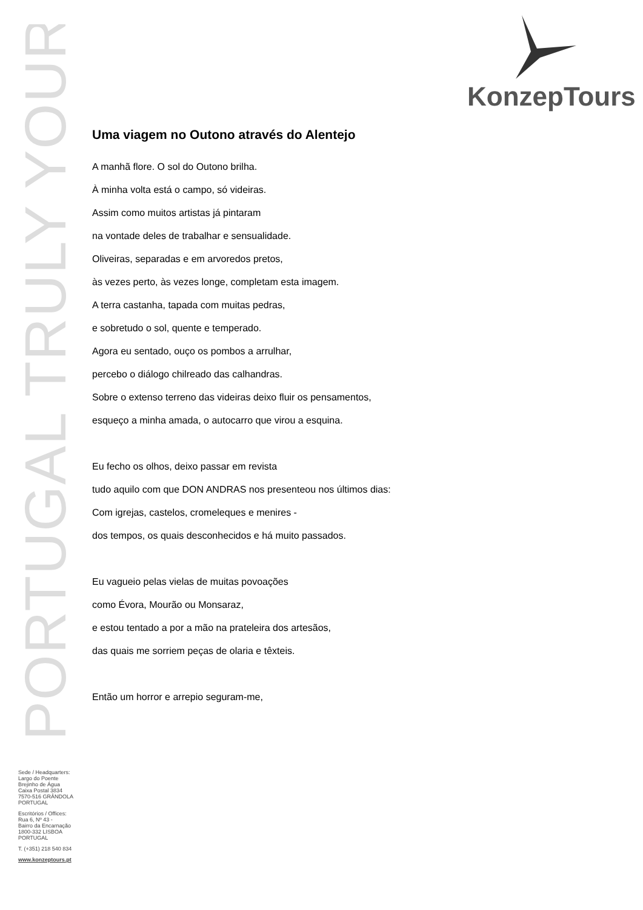PORTUGAL TRULY YOURS
KonzepTours
Uma viagem no Outono através do Alentejo
A manhã flore. O sol do Outono brilha.
À minha volta está o campo, só videiras.
Assim como muitos artistas já pintaram
na vontade deles de trabalhar e sensualidade.
Oliveiras, separadas e em arvoredos pretos,
às vezes perto, às vezes longe, completam esta imagem.
A terra castanha, tapada com muitas pedras,
e sobretudo o sol, quente e temperado.
Agora eu sentado, ouço os pombos a arrulhar,
percebo o diálogo chilreado das calhandras.
Sobre o extenso terreno das videiras deixo fluir os pensamentos,
esqueço a minha amada, o autocarro que virou a esquina.
Eu fecho os olhos, deixo passar em revista
tudo aquilo com que DON ANDRAS nos presenteou nos últimos dias:
Com igrejas, castelos, cromeleques e menires -
dos tempos, os quais desconhecidos e há muito passados.
Eu vagueio pelas vielas de muitas povoações
como Évora, Mourão ou Monsaraz,
e estou tentado a por a mão na prateleira dos artesãos,
das quais me sorriem peças de olaria e têxteis.
Então um horror e arrepio seguram-me,
Sede / Headquarters:
Largo do Poente
Brejinho de Água
Caixa Postal 3834
7570-516 GRÂNDOLA
PORTUGAL
Escritórios / Offices:
Rua 6, Nº 43 -
Bairro da Encarnação
1800-332 LISBOA
PORTUGAL
T. (+351) 218 540 834
www.konzeptours.pt